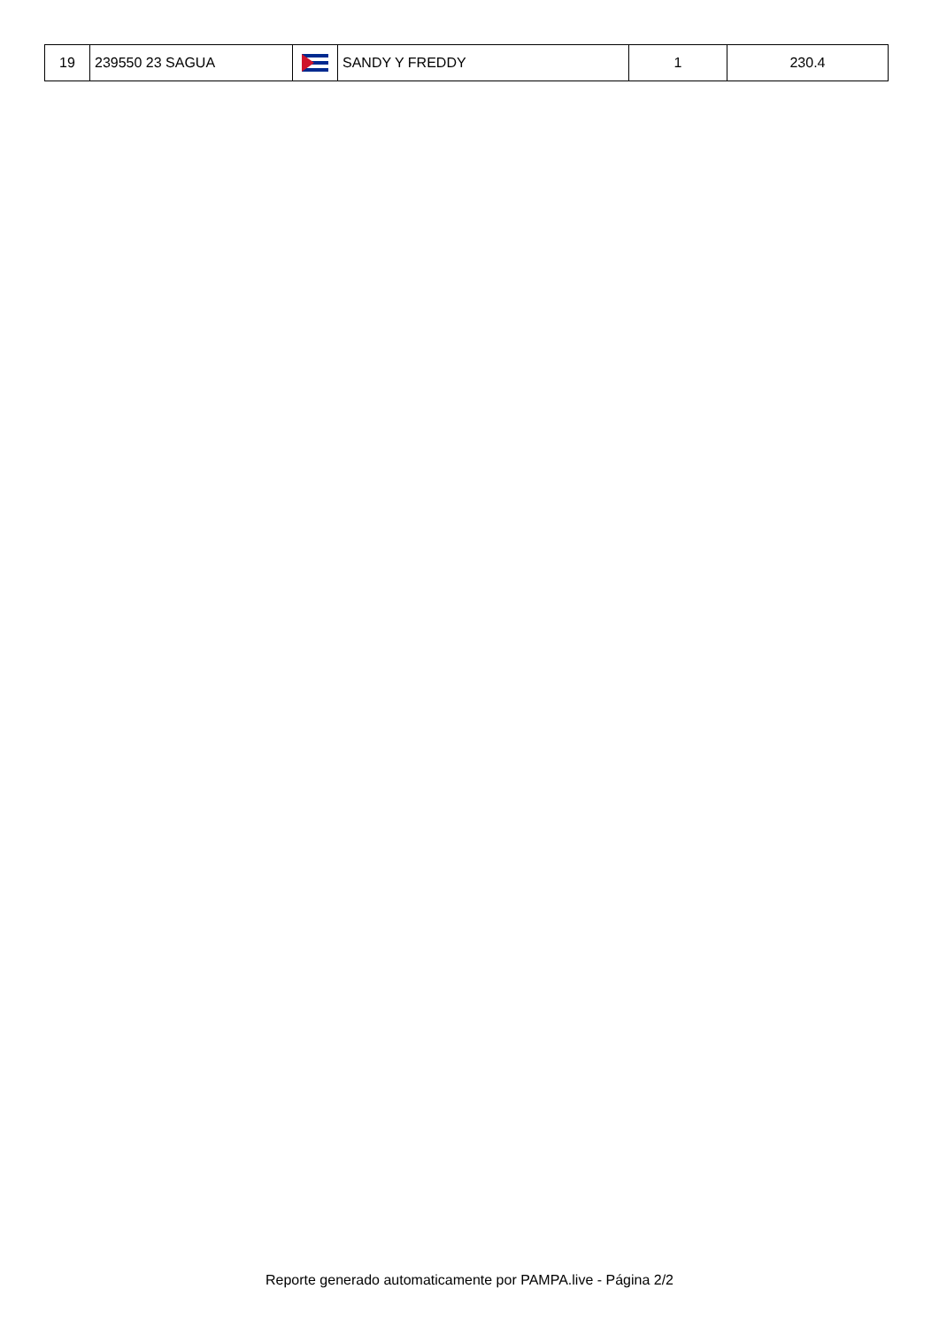| 19 | 239550 23 SAGUA | | SANDY Y FREDDY | 1 | 230.4 |
Reporte generado automaticamente por PAMPA.live - Página 2/2